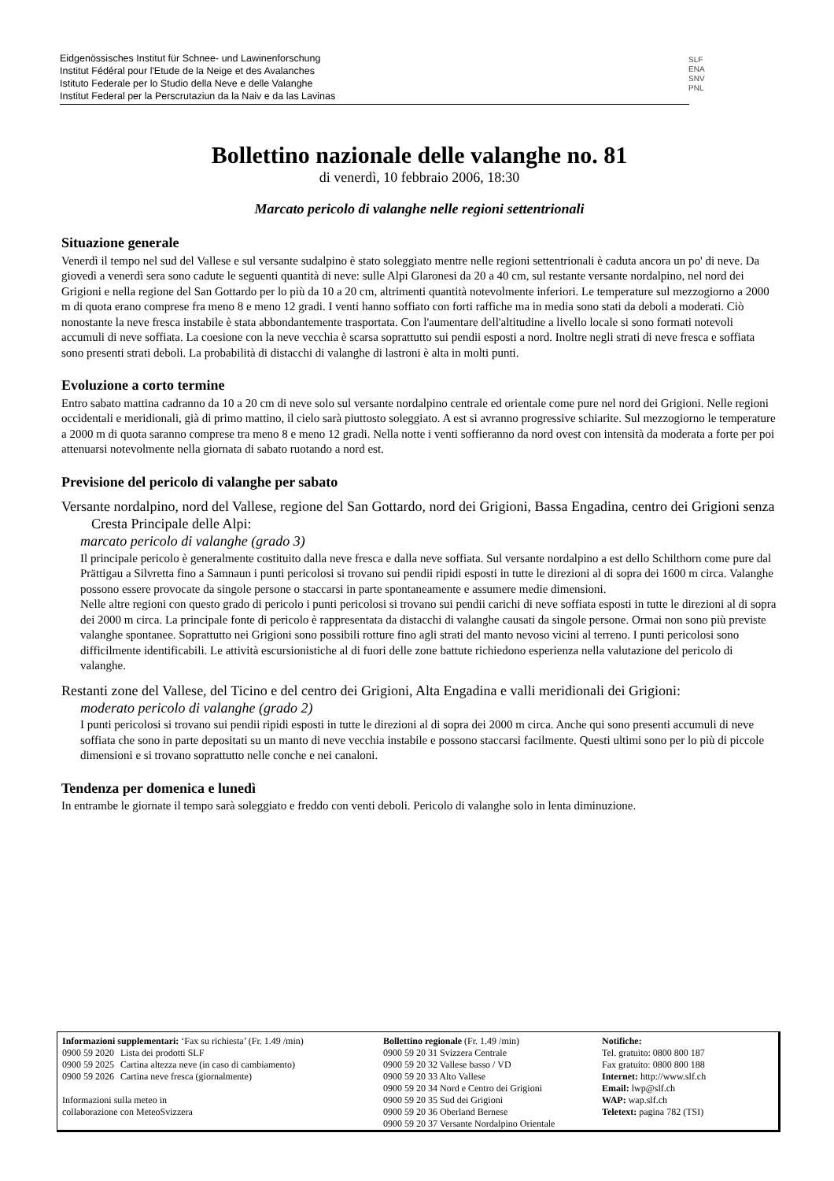Eidgenössisches Institut für Schnee- und Lawinenforschung
Institut Fédéral pour l'Etude de la Neige et des Avalanches
Istituto Federale per lo Studio della Neve e delle Valanghe
Institut Federal per la Perscrutaziun da la Naiv e da las Lavinas
SLF
ENA
SNV
PNL
Bollettino nazionale delle valanghe no. 81
di venerdì, 10 febbraio 2006, 18:30
Marcato pericolo di valanghe nelle regioni settentrionali
Situazione generale
Venerdì il tempo nel sud del Vallese e sul versante sudalpino è stato soleggiato mentre nelle regioni settentrionali è caduta ancora un po' di neve. Da giovedì a venerdì sera sono cadute le seguenti quantità di neve: sulle Alpi Glaronesi da 20 a 40 cm, sul restante versante nordalpino, nel nord dei Grigioni e nella regione del San Gottardo per lo più da 10 a 20 cm, altrimenti quantità notevolmente inferiori. Le temperature sul mezzogiorno a 2000 m di quota erano comprese fra meno 8 e meno 12 gradi. I venti hanno soffiato con forti raffiche ma in media sono stati da deboli a moderati. Ciò nonostante la neve fresca instabile è stata abbondantemente trasportata. Con l'aumentare dell'altitudine a livello locale si sono formati notevoli accumuli di neve soffiata. La coesione con la neve vecchia è scarsa soprattutto sui pendii esposti a nord. Inoltre negli strati di neve fresca e soffiata sono presenti strati deboli. La probabilità di distacchi di valanghe di lastroni è alta in molti punti.
Evoluzione a corto termine
Entro sabato mattina cadranno da 10 a 20 cm di neve solo sul versante nordalpino centrale ed orientale come pure nel nord dei Grigioni. Nelle regioni occidentali e meridionali, già di primo mattino, il cielo sarà piuttosto soleggiato. A est si avranno progressive schiarite. Sul mezzogiorno le temperature a 2000 m di quota saranno comprese tra meno 8 e meno 12 gradi. Nella notte i venti soffieranno da nord ovest con intensità da moderata a forte per poi attenuarsi notevolmente nella giornata di sabato ruotando a nord est.
Previsione del pericolo di valanghe per sabato
Versante nordalpino, nord del Vallese, regione del San Gottardo, nord dei Grigioni, Bassa Engadina, centro dei Grigioni senza Cresta Principale delle Alpi:
marcato pericolo di valanghe (grado 3)
Il principale pericolo è generalmente costituito dalla neve fresca e dalla neve soffiata. Sul versante nordalpino a est dello Schilthorn come pure dal Prättigau a Silvretta fino a Samnaun i punti pericolosi si trovano sui pendii ripidi esposti in tutte le direzioni al di sopra dei 1600 m circa. Valanghe possono essere provocate da singole persone o staccarsi in parte spontaneamente e assumere medie dimensioni.
Nelle altre regioni con questo grado di pericolo i punti pericolosi si trovano sui pendii carichi di neve soffiata esposti in tutte le direzioni al di sopra dei 2000 m circa. La principale fonte di pericolo è rappresentata da distacchi di valanghe causati da singole persone. Ormai non sono più previste valanghe spontanee. Soprattutto nei Grigioni sono possibili rotture fino agli strati del manto nevoso vicini al terreno. I punti pericolosi sono difficilmente identificabili. Le attività escursionistiche al di fuori delle zone battute richiedono esperienza nella valutazione del pericolo di valanghe.
Restanti zone del Vallese, del Ticino e del centro dei Grigioni, Alta Engadina e valli meridionali dei Grigioni:
moderato pericolo di valanghe (grado 2)
I punti pericolosi si trovano sui pendii ripidi esposti in tutte le direzioni al di sopra dei 2000 m circa. Anche qui sono presenti accumuli di neve soffiata che sono in parte depositati su un manto di neve vecchia instabile e possono staccarsi facilmente. Questi ultimi sono per lo più di piccole dimensioni e si trovano soprattutto nelle conche e nei canaloni.
Tendenza per domenica e lunedì
In entrambe le giornate il tempo sarà soleggiato e freddo con venti deboli. Pericolo di valanghe solo in lenta diminuzione.
| Informazioni supplementari: ‘Fax su richiesta’ (Fr. 1.49 /min) / 0900 59 2020 / Lista dei prodotti SLF / / 0900 59 2025 / Cartina altezza neve (in caso di cambiamento) / / 0900 59 2026 / Cartina neve fresca (giornalmente) / Informazioni sulla meteo in collaborazione con MeteoSvizzera | Bollettino regionale (Fr. 1.49 /min) 0900 59 20 31 Svizzera Centrale 0900 59 20 32 Vallese basso / VD 0900 59 20 33 Alto Vallese 0900 59 20 34 Nord e Centro dei Grigioni 0900 59 20 35 Sud dei Grigioni 0900 59 20 36 Oberland Bernese 0900 59 20 37 Versante Nordalpino Orientale | Notifiche: Tel. gratuito: 0800 800 187 Fax gratuito: 0800 800 188 Internet: http://www.slf.ch Email: lwp@slf.ch WAP: wap.slf.ch Teletext: pagina 782 (TSI) |